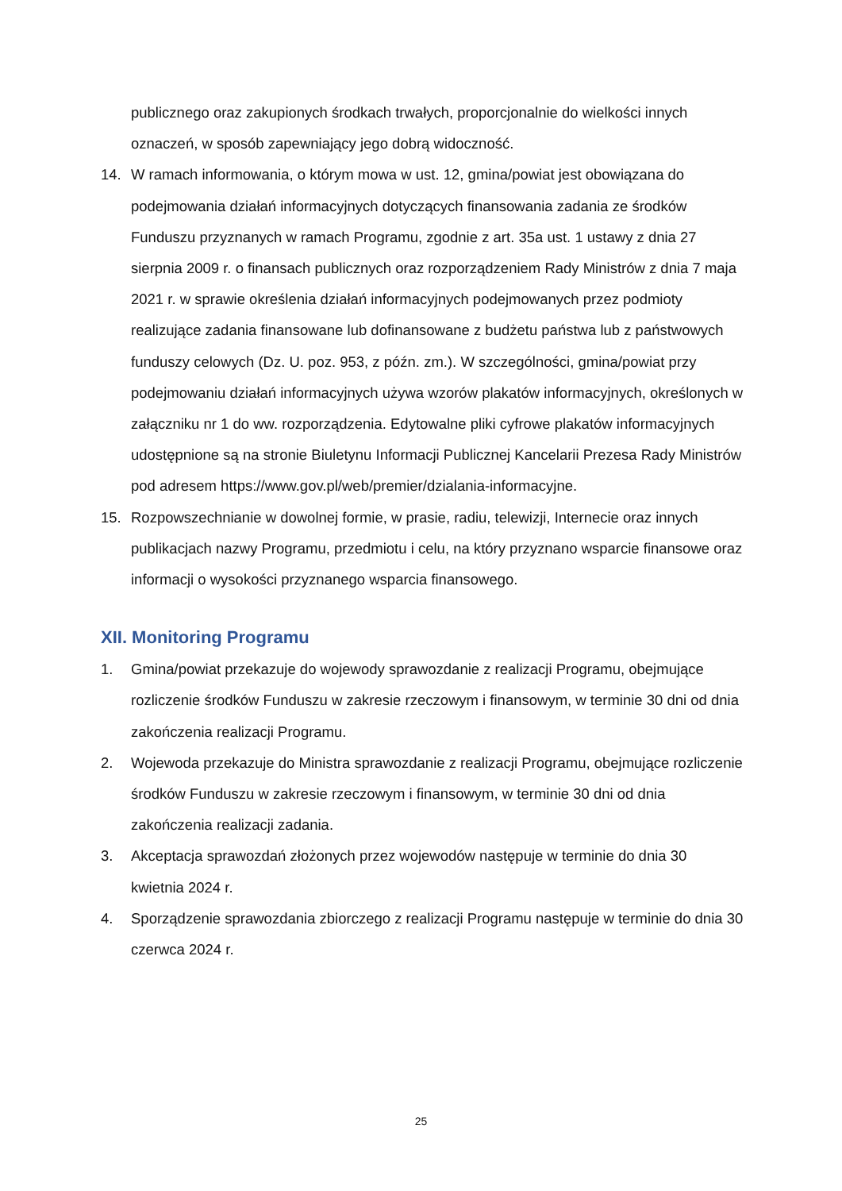publicznego oraz zakupionych środkach trwałych, proporcjonalnie do wielkości innych oznaczeń, w sposób zapewniający jego dobrą widoczność.
14. W ramach informowania, o którym mowa w ust. 12, gmina/powiat jest obowiązana do podejmowania działań informacyjnych dotyczących finansowania zadania ze środków Funduszu przyznanych w ramach Programu, zgodnie z art. 35a ust. 1 ustawy z dnia 27 sierpnia 2009 r. o finansach publicznych oraz rozporządzeniem Rady Ministrów z dnia 7 maja 2021 r. w sprawie określenia działań informacyjnych podejmowanych przez podmioty realizujące zadania finansowane lub dofinansowane z budżetu państwa lub z państwowych funduszy celowych (Dz. U. poz. 953, z późn. zm.). W szczególności, gmina/powiat przy podejmowaniu działań informacyjnych używa wzorów plakatów informacyjnych, określonych w załączniku nr 1 do ww. rozporządzenia. Edytowalne pliki cyfrowe plakatów informacyjnych udostępnione są na stronie Biuletynu Informacji Publicznej Kancelarii Prezesa Rady Ministrów pod adresem https://www.gov.pl/web/premier/dzialania-informacyjne.
15. Rozpowszechnianie w dowolnej formie, w prasie, radiu, telewizji, Internecie oraz innych publikacjach nazwy Programu, przedmiotu i celu, na który przyznano wsparcie finansowe oraz informacji o wysokości przyznanego wsparcia finansowego.
XII. Monitoring Programu
1. Gmina/powiat przekazuje do wojewody sprawozdanie z realizacji Programu, obejmujące rozliczenie środków Funduszu w zakresie rzeczowym i finansowym, w terminie 30 dni od dnia zakończenia realizacji Programu.
2. Wojewoda przekazuje do Ministra sprawozdanie z realizacji Programu, obejmujące rozliczenie środków Funduszu w zakresie rzeczowym i finansowym, w terminie 30 dni od dnia zakończenia realizacji zadania.
3. Akceptacja sprawozdań złożonych przez wojewodów następuje w terminie do dnia 30 kwietnia 2024 r.
4. Sporządzenie sprawozdania zbiorczego z realizacji Programu następuje w terminie do dnia 30 czerwca 2024 r.
25